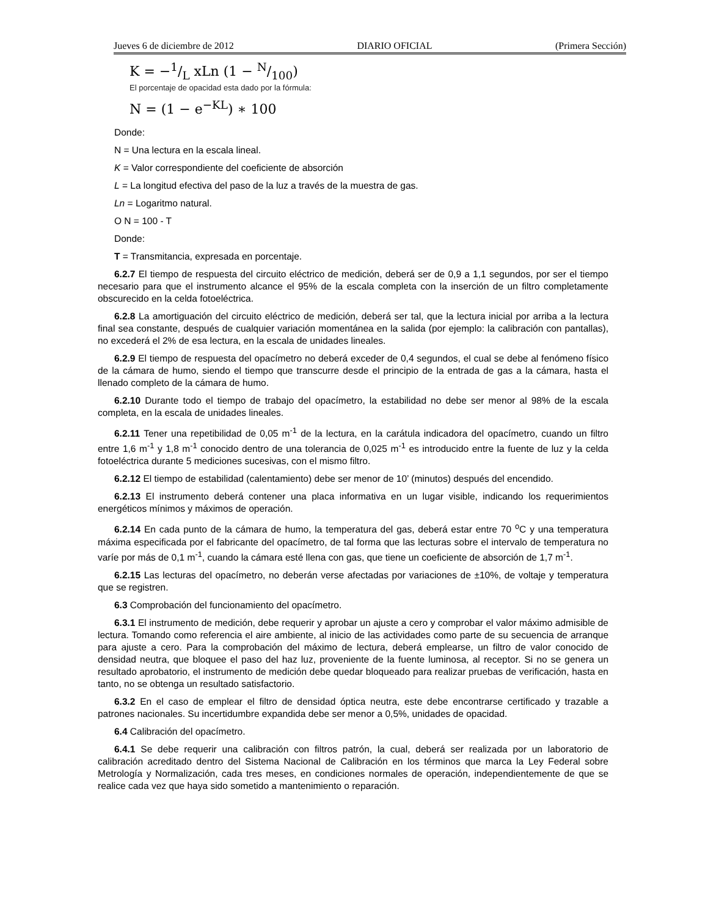Jueves 6 de diciembre de 2012 DIARIO OFICIAL (Primera Sección)
K = −1/L xLn (1 − N/100)
El porcentaje de opacidad esta dado por la fórmula:
N = (1 − e<sup>−KL</sup>) ∗ 100
Donde:
N = Una lectura en la escala lineal.
K = Valor correspondiente del coeficiente de absorción
L = La longitud efectiva del paso de la luz a través de la muestra de gas.
Ln = Logaritmo natural.
O N = 100 - T
Donde:
T = Transmitancia, expresada en porcentaje.
6.2.7 El tiempo de respuesta del circuito eléctrico de medición, deberá ser de 0,9 a 1,1 segundos, por ser el tiempo necesario para que el instrumento alcance el 95% de la escala completa con la inserción de un filtro completamente obscurecido en la celda fotoeléctrica.
6.2.8 La amortiguación del circuito eléctrico de medición, deberá ser tal, que la lectura inicial por arriba a la lectura final sea constante, después de cualquier variación momentánea en la salida (por ejemplo: la calibración con pantallas), no excederá el 2% de esa lectura, en la escala de unidades lineales.
6.2.9 El tiempo de respuesta del opacímetro no deberá exceder de 0,4 segundos, el cual se debe al fenómeno físico de la cámara de humo, siendo el tiempo que transcurre desde el principio de la entrada de gas a la cámara, hasta el llenado completo de la cámara de humo.
6.2.10 Durante todo el tiempo de trabajo del opacímetro, la estabilidad no debe ser menor al 98% de la escala completa, en la escala de unidades lineales.
6.2.11 Tener una repetibilidad de 0,05 m<sup>-1</sup> de la lectura, en la carátula indicadora del opacímetro, cuando un filtro entre 1,6 m<sup>-1</sup> y 1,8 m<sup>-1</sup> conocido dentro de una tolerancia de 0,025 m<sup>-1</sup> es introducido entre la fuente de luz y la celda fotoeléctrica durante 5 mediciones sucesivas, con el mismo filtro.
6.2.12 El tiempo de estabilidad (calentamiento) debe ser menor de 10’ (minutos) después del encendido.
6.2.13 El instrumento deberá contener una placa informativa en un lugar visible, indicando los requerimientos energéticos mínimos y máximos de operación.
6.2.14 En cada punto de la cámara de humo, la temperatura del gas, deberá estar entre 70 <sup>o</sup>C y una temperatura máxima especificada por el fabricante del opacímetro, de tal forma que las lecturas sobre el intervalo de temperatura no varíe por más de 0,1 m<sup>-1</sup>, cuando la cámara esté llena con gas, que tiene un coeficiente de absorción de 1,7 m<sup>-1</sup>.
6.2.15 Las lecturas del opacímetro, no deberán verse afectadas por variaciones de ±10%, de voltaje y temperatura que se registren.
6.3 Comprobación del funcionamiento del opacímetro.
6.3.1 El instrumento de medición, debe requerir y aprobar un ajuste a cero y comprobar el valor máximo admisible de lectura. Tomando como referencia el aire ambiente, al inicio de las actividades como parte de su secuencia de arranque para ajuste a cero. Para la comprobación del máximo de lectura, deberá emplearse, un filtro de valor conocido de densidad neutra, que bloquee el paso del haz luz, proveniente de la fuente luminosa, al receptor. Si no se genera un resultado aprobatorio, el instrumento de medición debe quedar bloqueado para realizar pruebas de verificación, hasta en tanto, no se obtenga un resultado satisfactorio.
6.3.2 En el caso de emplear el filtro de densidad óptica neutra, este debe encontrarse certificado y trazable a patrones nacionales. Su incertidumbre expandida debe ser menor a 0,5%, unidades de opacidad.
6.4 Calibración del opacímetro.
6.4.1 Se debe requerir una calibración con filtros patrón, la cual, deberá ser realizada por un laboratorio de calibración acreditado dentro del Sistema Nacional de Calibración en los términos que marca la Ley Federal sobre Metrología y Normalización, cada tres meses, en condiciones normales de operación, independientemente de que se realice cada vez que haya sido sometido a mantenimiento o reparación.